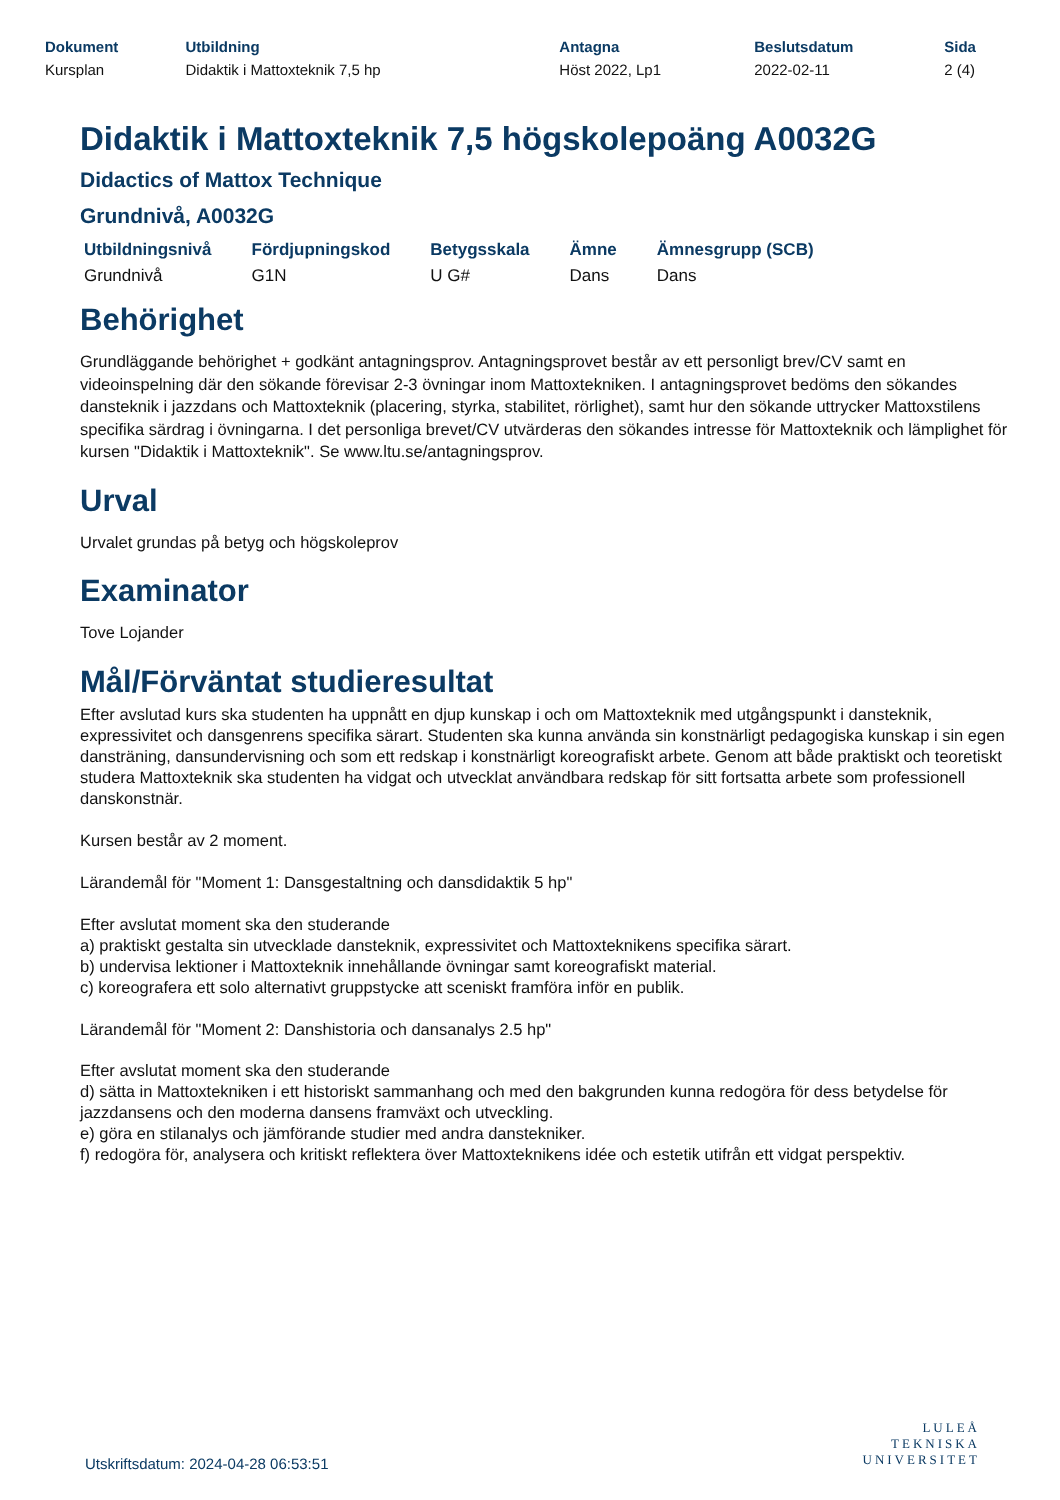| Dokument | Utbildning | Antagna | Beslutsdatum | Sida |
| --- | --- | --- | --- | --- |
| Kursplan | Didaktik i Mattoxteknik 7,5 hp | Höst 2022, Lp1 | 2022-02-11 | 2 (4) |
Didaktik i Mattoxteknik 7,5 högskolepoäng A0032G
Didactics of Mattox Technique
Grundnivå, A0032G
| Utbildningsnivå | Fördjupningskod | Betygsskala | Ämne | Ämnesgrupp (SCB) |
| --- | --- | --- | --- | --- |
| Grundnivå | G1N | U G# | Dans | Dans |
Behörighet
Grundläggande behörighet + godkänt antagningsprov. Antagningsprovet består av ett personligt brev/CV samt en videoinspelning där den sökande förevisar 2-3 övningar inom Mattoxtekniken. I antagningsprovet bedöms den sökandes dansteknik i jazzdans och Mattoxteknik (placering, styrka, stabilitet, rörlighet), samt hur den sökande uttrycker Mattoxstilens specifika särdrag i övningarna. I det personliga brevet/CV utvärderas den sökandes intresse för Mattoxteknik och lämplighet för kursen "Didaktik i Mattoxteknik". Se www.ltu.se/antagningsprov.
Urval
Urvalet grundas på betyg och högskoleprov
Examinator
Tove Lojander
Mål/Förväntat studieresultat
Efter avslutad kurs ska studenten ha uppnått en djup kunskap i och om Mattoxteknik med utgångspunkt i dansteknik, expressivitet och dansgenrens specifika särart. Studenten ska kunna använda sin konstnärligt pedagogiska kunskap i sin egen dansträning, dansundervisning och som ett redskap i konstnärligt koreografiskt arbete. Genom att både praktiskt och teoretiskt studera Mattoxteknik ska studenten ha vidgat och utvecklat användbara redskap för sitt fortsatta arbete som professionell danskonstnär.
Kursen består av 2 moment.
Lärandemål för "Moment 1: Dansgestaltning och dansdidaktik 5 hp"
Efter avslutat moment ska den studerande
a) praktiskt gestalta sin utvecklade dansteknik, expressivitet och Mattoxteknikens specifika särart.
b) undervisa lektioner i Mattoxteknik innehållande övningar samt koreografiskt material.
c) koreografera ett solo alternativt gruppstycke att sceniskt framföra inför en publik.
Lärandemål för "Moment 2: Danshistoria och dansanalys 2.5 hp"
Efter avslutat moment ska den studerande
d) sätta in Mattoxtekniken i ett historiskt sammanhang och med den bakgrunden kunna redogöra för dess betydelse för jazzdansens och den moderna dansens framväxt och utveckling.
e) göra en stilanalys och jämförande studier med andra danstekniker.
f) redogöra för, analysera och kritiskt reflektera över Mattoxteknikens idée och estetik utifrån ett vidgat perspektiv.
Utskriftsdatum: 2024-04-28 06:53:51
LULEÅ
TEKNISKA
UNIVERSITET